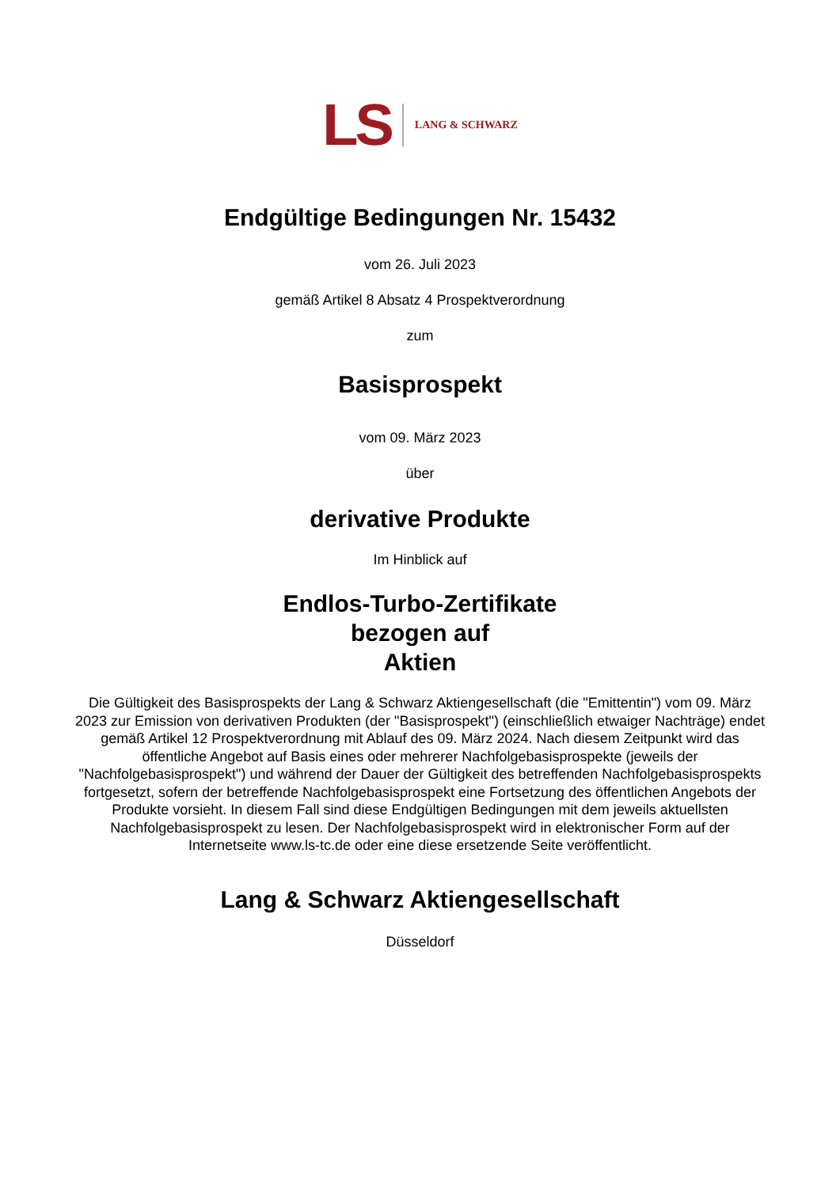LS LANG & SCHWARZ
Endgültige Bedingungen Nr. 15432
vom 26. Juli 2023
gemäß Artikel 8 Absatz 4 Prospektverordnung
zum
Basisprospekt
vom 09. März 2023
über
derivative Produkte
Im Hinblick auf
Endlos-Turbo-Zertifikate
bezogen auf
Aktien
Die Gültigkeit des Basisprospekts der Lang & Schwarz Aktiengesellschaft (die "Emittentin") vom 09. März 2023 zur Emission von derivativen Produkten (der "Basisprospekt") (einschließlich etwaiger Nachträge) endet gemäß Artikel 12 Prospektverordnung mit Ablauf des 09. März 2024. Nach diesem Zeitpunkt wird das öffentliche Angebot auf Basis eines oder mehrerer Nachfolgebasisprospekte (jeweils der "Nachfolgebasisprospekt") und während der Dauer der Gültigkeit des betreffenden Nachfolgebasisprospekts fortgesetzt, sofern der betreffende Nachfolgebasisprospekt eine Fortsetzung des öffentlichen Angebots der Produkte vorsieht. In diesem Fall sind diese Endgültigen Bedingungen mit dem jeweils aktuellsten Nachfolgebasisprospekt zu lesen. Der Nachfolgebasisprospekt wird in elektronischer Form auf der Internetseite www.ls-tc.de oder eine diese ersetzende Seite veröffentlicht.
Lang & Schwarz Aktiengesellschaft
Düsseldorf